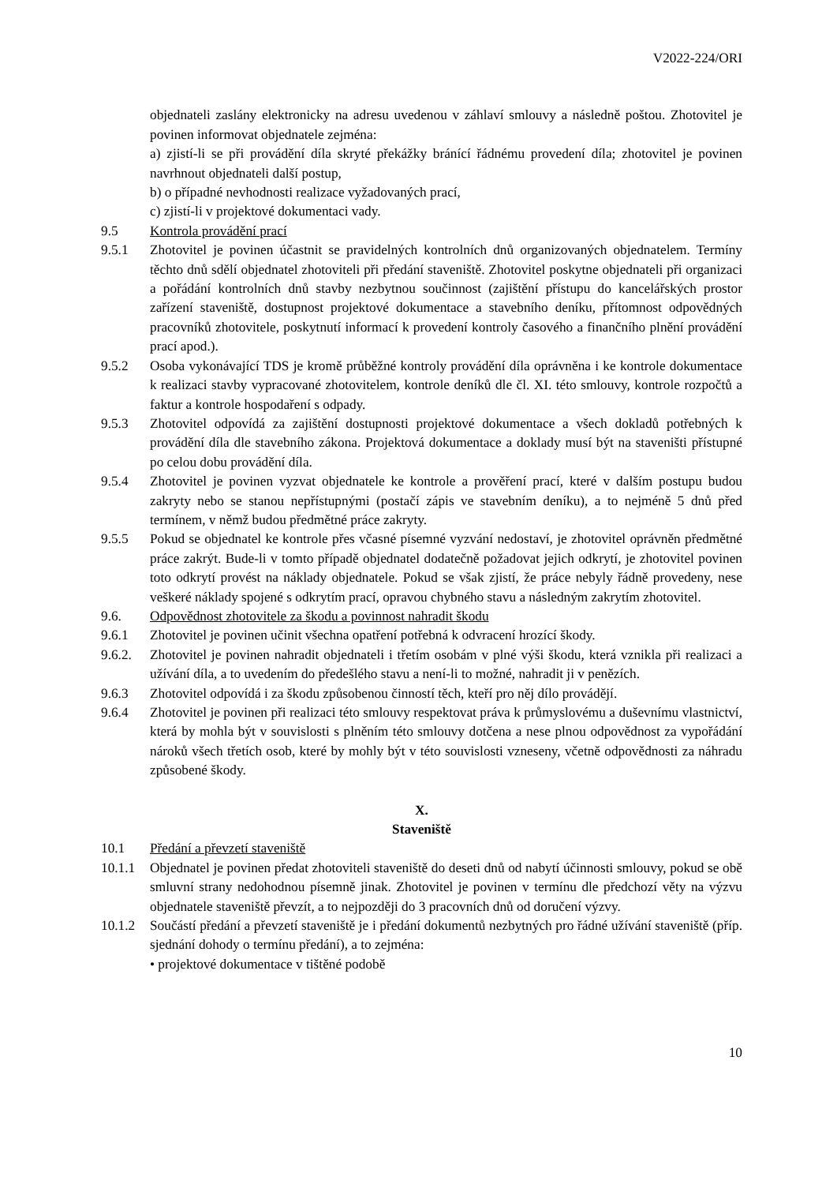V2022-224/ORI
objednateli zaslány elektronicky na adresu uvedenou v záhlaví smlouvy a následně poštou. Zhotovitel je povinen informovat objednatele zejména:
a) zjistí-li se při provádění díla skryté překážky bránící řádnému provedení díla; zhotovitel je povinen navrhnout objednateli další postup,
b) o případné nevhodnosti realizace vyžadovaných prací,
c) zjistí-li v projektové dokumentaci vady.
9.5 Kontrola provádění prací
9.5.1 Zhotovitel je povinen účastnit se pravidelných kontrolních dnů organizovaných objednatelem. Termíny těchto dnů sdělí objednatel zhotoviteli při předání staveniště. Zhotovitel poskytne objednateli při organizaci a pořádání kontrolních dnů stavby nezbytnou součinnost (zajištění přístupu do kancelářských prostor zařízení staveniště, dostupnost projektové dokumentace a stavebního deníku, přítomnost odpovědných pracovníků zhotovitele, poskytnutí informací k provedení kontroly časového a finančního plnění provádění prací apod.).
9.5.2 Osoba vykonávající TDS je kromě průběžné kontroly provádění díla oprávněna i ke kontrole dokumentace k realizaci stavby vypracované zhotovitelem, kontrole deníků dle čl. XI. této smlouvy, kontrole rozpočtů a faktur a kontrole hospodaření s odpady.
9.5.3 Zhotovitel odpovídá za zajištění dostupnosti projektové dokumentace a všech dokladů potřebných k provádění díla dle stavebního zákona. Projektová dokumentace a doklady musí být na staveništi přístupné po celou dobu provádění díla.
9.5.4 Zhotovitel je povinen vyzvat objednatele ke kontrole a prověření prací, které v dalším postupu budou zakryty nebo se stanou nepřístupnými (postačí zápis ve stavebním deníku), a to nejméně 5 dnů před termínem, v němž budou předmětné práce zakryty.
9.5.5 Pokud se objednatel ke kontrole přes včasné písemné vyzvání nedostaví, je zhotovitel oprávněn předmětné práce zakrýt. Bude-li v tomto případě objednatel dodatečně požadovat jejich odkrytí, je zhotovitel povinen toto odkrytí provést na náklady objednatele. Pokud se však zjistí, že práce nebyly řádně provedeny, nese veškeré náklady spojené s odkrytím prací, opravou chybného stavu a následným zakrytím zhotovitel.
9.6. Odpovědnost zhotovitele za škodu a povinnost nahradit škodu
9.6.1 Zhotovitel je povinen učinit všechna opatření potřebná k odvracení hrozící škody.
9.6.2.
Zhotovitel je povinen nahradit objednateli i třetím osobám v plné výši škodu, která vznikla při realizaci a užívání díla, a to uvedením do předešlého stavu a není-li to možné, nahradit ji v penězích.
9.6.3 Zhotovitel odpovídá i za škodu způsobenou činností těch, kteří pro něj dílo provádějí.
9.6.4 Zhotovitel je povinen při realizaci této smlouvy respektovat práva k průmyslovému a duševnímu vlastnictví, která by mohla být v souvislosti s plněním této smlouvy dotčena a nese plnou odpovědnost za vypořádání nároků všech třetích osob, které by mohly být v této souvislosti vzneseny, včetně odpovědnosti za náhradu způsobené škody.
X.
Staveniště
10.1 Předání a převzetí staveniště
10.1.1
Objednatel je povinen předat zhotoviteli staveniště do deseti dnů od nabytí účinnosti smlouvy, pokud se obě smluvní strany nedohodnou písemně jinak. Zhotovitel je povinen v termínu dle předchozí věty na výzvu objednatele staveniště převzít, a to nejpozději do 3 pracovních dnů od doručení výzvy.
10.1.2
Součástí předání a převzetí staveniště je i předání dokumentů nezbytných pro řádné užívání staveniště (příp. sjednání dohody o termínu předání), a to zejména:
• projektové dokumentace v tištěné podobě
10